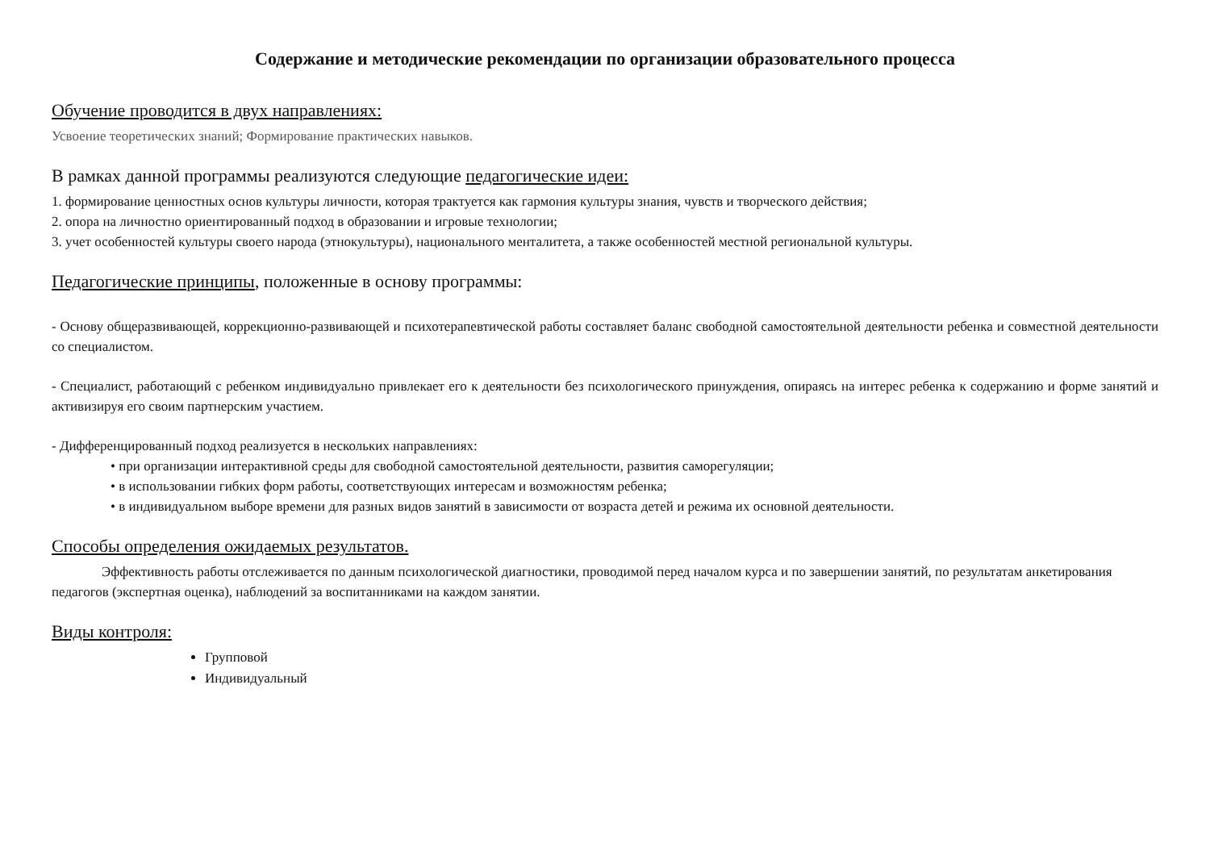Содержание и методические рекомендации по организации образовательного процесса
Обучение проводится в двух направлениях:
Усвоение теоретических знаний; Формирование практических навыков.
В рамках данной программы реализуются следующие педагогические идеи:
1. формирование ценностных основ культуры личности, которая трактуется как гармония культуры знания, чувств и творческого действия;
2. опора на личностно ориентированный подход в образовании и игровые технологии;
3. учет особенностей культуры своего народа (этнокультуры), национального менталитета, а также особенностей местной региональной культуры.
Педагогические принципы, положенные в основу программы:
- Основу общеразвивающей, коррекционно-развивающей и психотерапевтической работы составляет баланс свободной самостоятельной деятельности ребенка и совместной деятельности со специалистом.
- Специалист, работающий с ребенком индивидуально привлекает его к деятельности без психологического принуждения, опираясь на интерес ребенка к содержанию и форме занятий и активизируя его своим партнерским участием.
- Дифференцированный подход реализуется в нескольких направлениях:
• при организации интерактивной среды для свободной самостоятельной деятельности, развития саморегуляции;
• в использовании гибких форм работы, соответствующих интересам и возможностям ребенка;
• в индивидуальном выборе времени для разных видов занятий в зависимости от возраста детей и режима их основной деятельности.
Способы определения ожидаемых результатов.
Эффективность работы отслеживается по данным психологической диагностики, проводимой перед началом курса и по завершении занятий, по результатам анкетирования педагогов (экспертная оценка), наблюдений за воспитанниками на каждом занятии.
Виды контроля:
Групповой
Индивидуальный